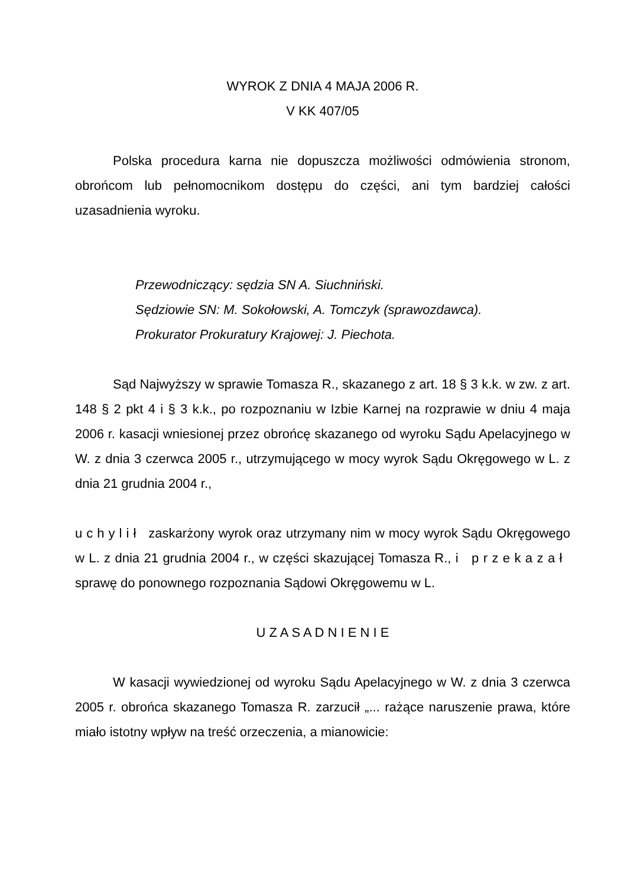WYROK Z DNIA 4 MAJA 2006 R.
V KK 407/05
Polska procedura karna nie dopuszcza możliwości odmówienia stronom, obrońcom lub pełnomocnikom dostępu do części, ani tym bardziej całości uzasadnienia wyroku.
Przewodniczący: sędzia SN A. Siuchniński.
Sędziowie SN: M. Sokołowski, A. Tomczyk (sprawozdawca).
Prokurator Prokuratury Krajowej: J. Piechota.
Sąd Najwyższy w sprawie Tomasza R., skazanego z art. 18 § 3 k.k. w zw. z art. 148 § 2 pkt 4 i § 3 k.k., po rozpoznaniu w Izbie Karnej na rozprawie w dniu 4 maja 2006 r. kasacji wniesionej przez obrońcę skazanego od wyroku Sądu Apelacyjnego w W. z dnia 3 czerwca 2005 r., utrzymującego w mocy wyrok Sądu Okręgowego w L. z dnia 21 grudnia 2004 r.,
u c h y l i ł zaskarżony wyrok oraz utrzymany nim w mocy wyrok Sądu Okręgowego w L. z dnia 21 grudnia 2004 r., w części skazującej Tomasza R., i p r z e k a z a ł sprawę do ponownego rozpoznania Sądowi Okręgowemu w L.
U Z A S A D N I E N I E
W kasacji wywiedzionej od wyroku Sądu Apelacyjnego w W. z dnia 3 czerwca 2005 r. obrońca skazanego Tomasza R. zarzucił „... rażące naruszenie prawa, które miało istotny wpływ na treść orzeczenia, a mianowicie: